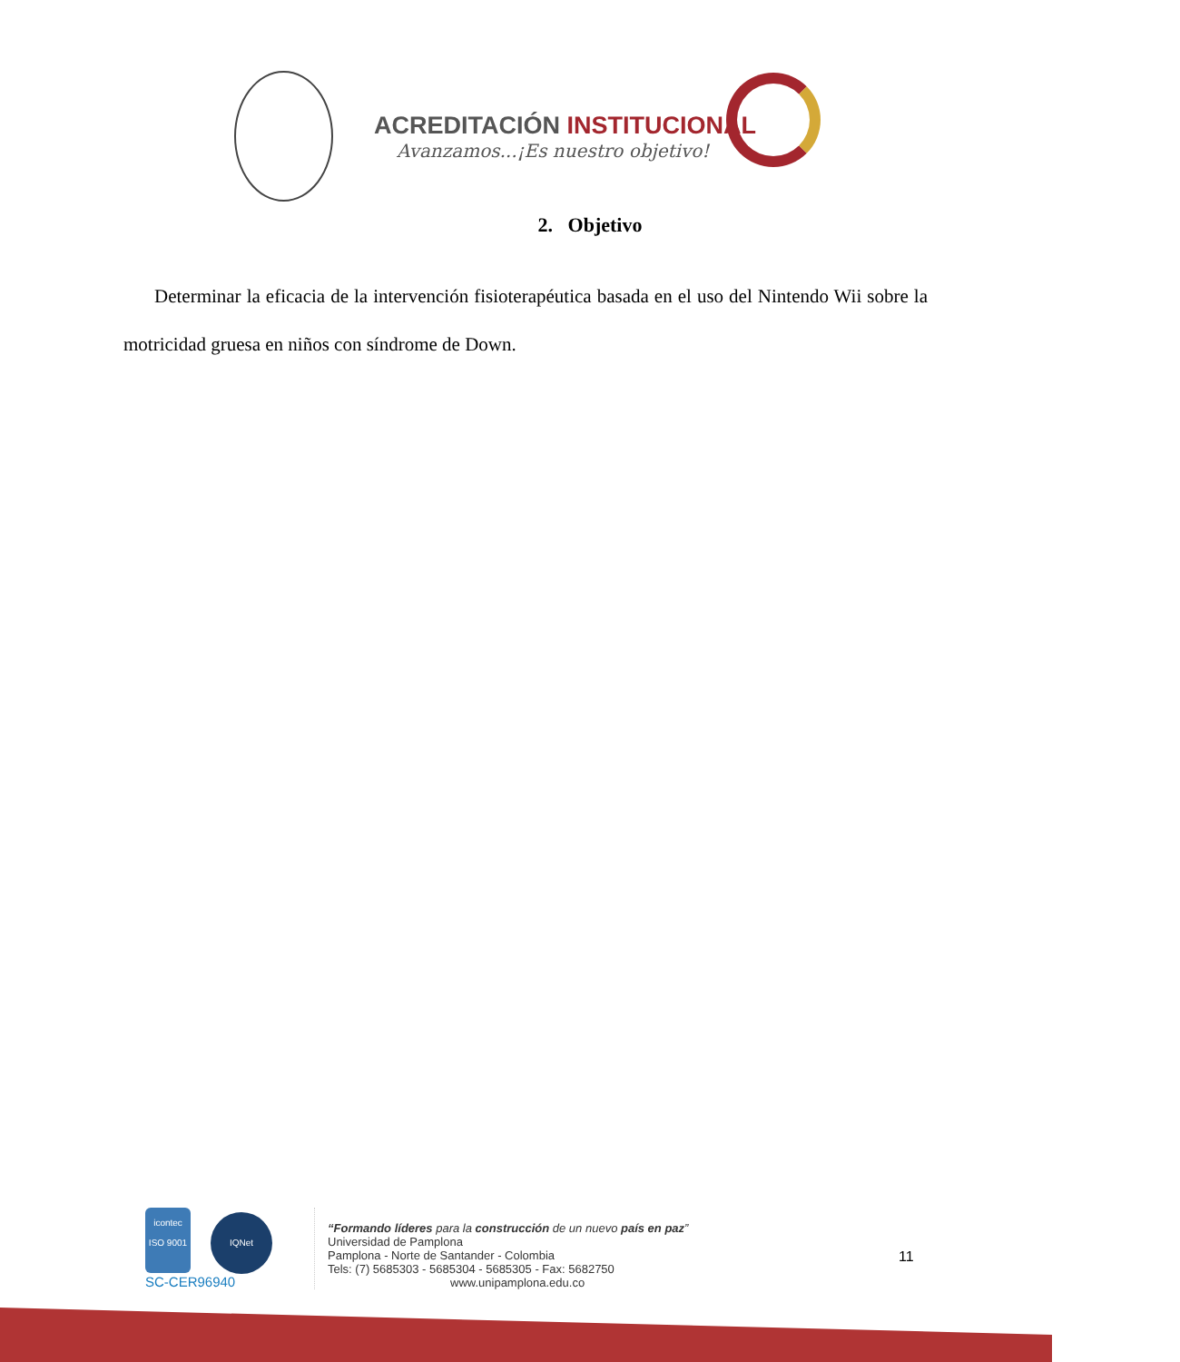ACREDITACIÓN INSTITUCIONAL
Avanzamos...¡Es nuestro objetivo!
2. Objetivo
Determinar la eficacia de la intervención fisioterapéutica basada en el uso del Nintendo Wii sobre la motricidad gruesa en niños con síndrome de Down.
icontec
ISO 9001 IQNet
SC-CER96940
“Formando líderes para la construcción de un nuevo país en paz”
Universidad de Pamplona
Pamplona - Norte de Santander - Colombia
Tels: (7) 5685303 - 5685304 - 5685305 - Fax: 5682750
www.unipamplona.edu.co
11